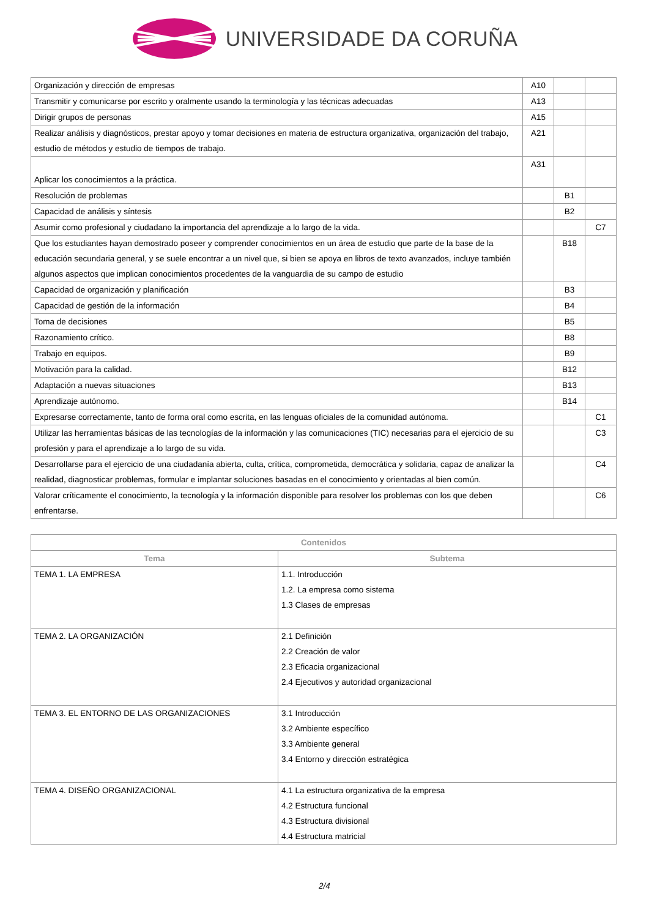UNIVERSIDADE DA CORUÑA
| Organización y dirección de empresas | A10 | | |
| Transmitir y comunicarse por escrito y oralmente usando la terminología y las técnicas adecuadas | A13 | | |
| Dirigir grupos de personas | A15 | | |
| Realizar análisis y diagnósticos, prestar apoyo y tomar decisiones en materia de estructura organizativa, organización del trabajo, estudio de métodos y estudio de tiempos de trabajo. | A21 | | |
| Aplicar los conocimientos a la práctica. | A31 | | |
| Resolución de problemas | | B1 | |
| Capacidad de análisis y síntesis | | B2 | |
| Asumir como profesional y ciudadano la importancia del aprendizaje a lo largo de la vida. | | | C7 |
| Que los estudiantes hayan demostrado poseer y comprender conocimientos en un área de estudio que parte de la base de la educación secundaria general, y se suele encontrar a un nivel que, si bien se apoya en libros de texto avanzados, incluye también algunos aspectos que implican conocimientos procedentes de la vanguardia de su campo de estudio | | B18 | |
| Capacidad de organización y planificación | | B3 | |
| Capacidad de gestión de la información | | B4 | |
| Toma de decisiones | | B5 | |
| Razonamiento crítico. | | B8 | |
| Trabajo en equipos. | | B9 | |
| Motivación para la calidad. | | B12 | |
| Adaptación a nuevas situaciones | | B13 | |
| Aprendizaje autónomo. | | B14 | |
| Expresarse correctamente, tanto de forma oral como escrita, en las lenguas oficiales de la comunidad autónoma. | | | C1 |
| Utilizar las herramientas básicas de las tecnologías de la información y las comunicaciones (TIC) necesarias para el ejercicio de su profesión y para el aprendizaje a lo largo de su vida. | | | C3 |
| Desarrollarse para el ejercicio de una ciudadanía abierta, culta, crítica, comprometida, democrática y solidaria, capaz de analizar la realidad, diagnosticar problemas, formular e implantar soluciones basadas en el conocimiento y orientadas al bien común. | | | C4 |
| Valorar críticamente el conocimiento, la tecnología y la información disponible para resolver los problemas con los que deben enfrentarse. | | | C6 |
| Contenidos | |
| --- | --- |
| Tema | Subtema |
| TEMA 1. LA EMPRESA | 1.1. Introducción 1.2. La empresa como sistema 1.3 Clases de empresas |
| TEMA 2. LA ORGANIZACIÓN | 2.1 Definición 2.2 Creación de valor 2.3 Eficacia organizacional 2.4 Ejecutivos y autoridad organizacional |
| TEMA 3. EL ENTORNO DE LAS ORGANIZACIONES | 3.1 Introducción 3.2 Ambiente específico 3.3 Ambiente general 3.4 Entorno y dirección estratégica |
| TEMA 4. DISEÑO ORGANIZACIONAL | 4.1 La estructura organizativa de la empresa 4.2 Estructura funcional 4.3 Estructura divisional 4.4 Estructura matricial |
2/4